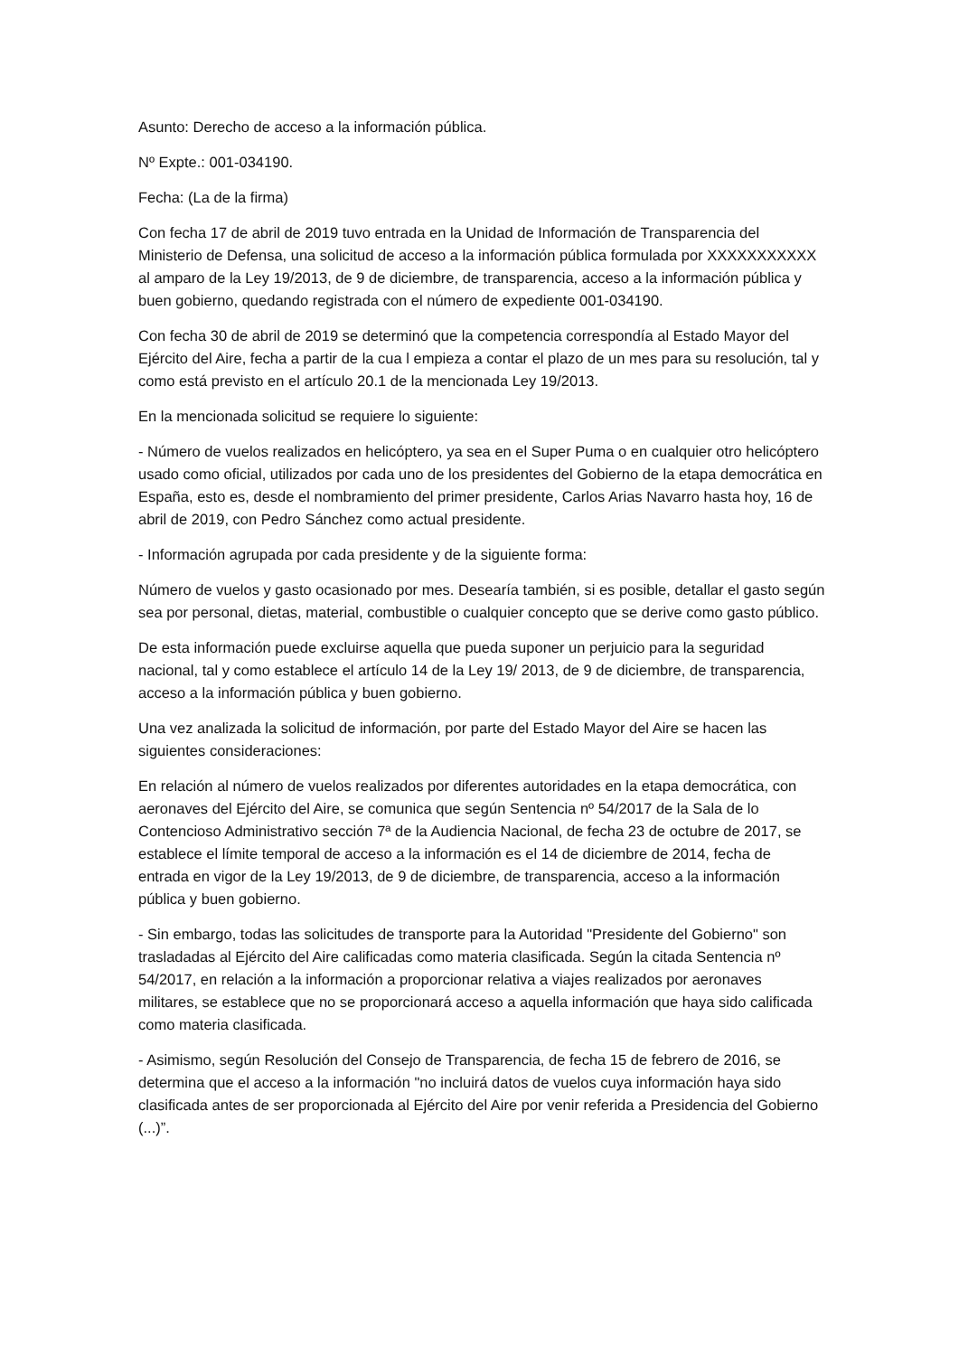Asunto: Derecho de acceso a la información pública.
Nº Expte.: 001-034190.
Fecha: (La de la firma)
Con fecha 17 de abril de 2019 tuvo entrada en la Unidad de Información de Transparencia del Ministerio de Defensa, una solicitud de acceso a la información pública formulada por XXXXXXXXXXX al amparo de la Ley 19/2013, de 9 de diciembre, de transparencia, acceso a la información pública y buen gobierno, quedando registrada con el número de expediente 001-034190.
Con fecha 30 de abril de 2019 se determinó que la competencia correspondía al Estado Mayor del Ejército del Aire, fecha a partir de la cua l empieza a contar el plazo de un mes para su resolución, tal y como está previsto en el artículo 20.1 de la mencionada Ley 19/2013.
En la mencionada solicitud se requiere lo siguiente:
- Número de vuelos realizados en helicóptero, ya sea en el Super Puma o en cualquier otro helicóptero usado como oficial, utilizados por cada uno de los presidentes del Gobierno de la etapa democrática en España, esto es, desde el nombramiento del primer presidente, Carlos Arias Navarro hasta hoy, 16 de abril de 2019, con Pedro Sánchez como actual presidente.
- Información agrupada por cada presidente y de la siguiente forma:
Número de vuelos y gasto ocasionado por mes. Desearía también, si es posible, detallar el gasto según sea por personal, dietas, material, combustible o cualquier concepto que se derive como gasto público.
De esta información puede excluirse aquella que pueda suponer un perjuicio para la seguridad nacional, tal y como establece el artículo 14 de la Ley 19/ 2013, de 9 de diciembre, de transparencia, acceso a la información pública y buen gobierno.
Una vez analizada la solicitud de información, por parte del Estado Mayor del Aire se hacen las siguientes consideraciones:
En relación al número de vuelos realizados por diferentes autoridades en la etapa democrática, con aeronaves del Ejército del Aire, se comunica que según Sentencia nº 54/2017 de la Sala de lo Contencioso Administrativo sección 7ª de la Audiencia Nacional, de fecha 23 de octubre de 2017, se establece el límite temporal de acceso a la información es el 14 de diciembre de 2014, fecha de entrada en vigor de la Ley 19/2013, de 9 de diciembre, de transparencia, acceso a la información pública y buen gobierno.
- Sin embargo, todas las solicitudes de transporte para la Autoridad "Presidente del Gobierno" son trasladadas al Ejército del Aire calificadas como materia clasificada. Según la citada Sentencia nº 54/2017, en relación a la información a proporcionar relativa a viajes realizados por aeronaves militares, se establece que no se proporcionará acceso a aquella información que haya sido calificada como materia clasificada.
- Asimismo, según Resolución del Consejo de Transparencia, de fecha 15 de febrero de 2016, se determina que el acceso a la información "no incluirá datos de vuelos cuya información haya sido clasificada antes de ser proporcionada al Ejército del Aire por venir referida a Presidencia del Gobierno (...)”.